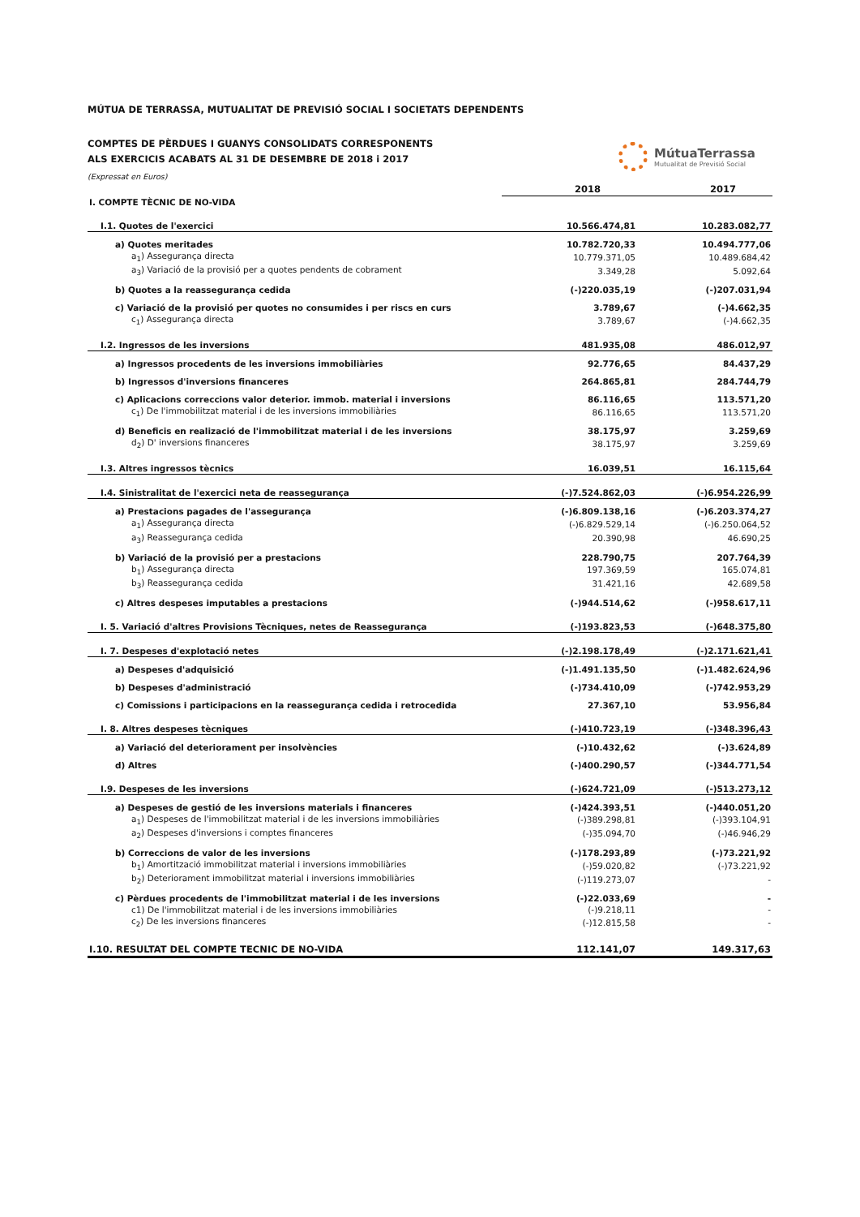MÚTUA DE TERRASSA, MUTUALITAT DE PREVISIÓ SOCIAL I SOCIETATS DEPENDENTS
COMPTES DE PÈRDUES I GUANYS CONSOLIDATS CORRESPONENTS
ALS EXERCICIS ACABATS AL 31 DE DESEMBRE DE 2018 i 2017
(Expressat en Euros)
MútuaTerrassa
Mutualitat de Previsió Social
| | | 2018 | 2017 |
| --- | --- | --- | --- |
| I. COMPTE TÈCNIC DE NO-VIDA | | | |
| I.1. Quotes de l'exercici | | 10.566.474,81 | 10.283.082,77 |
| a) Quotes meritades | | 10.782.720,33 | 10.494.777,06 |
| a<sub>1</sub>) Assegurança directa | | 10.779.371,05 | 10.489.684,42 |
| a<sub>3</sub>) Variació de la provisió per a quotes pendents de cobrament | | 3.349,28 | 5.092,64 |
| b) Quotes a la reassegurança cedida | | (-)220.035,19 | (-)207.031,94 |
| c) Variació de la provisió per quotes no consumides i per riscs en curs | | 3.789,67 | (-)4.662,35 |
| c<sub>1</sub>) Assegurança directa | | 3.789,67 | (-)4.662,35 |
| I.2. Ingressos de les inversions | | 481.935,08 | 486.012,97 |
| a) Ingressos procedents de les inversions immobiliàries | | 92.776,65 | 84.437,29 |
| b) Ingressos d'inversions financeres | | 264.865,81 | 284.744,79 |
| c) Aplicacions correccions valor deterior. immob. material i inversions | | 86.116,65 | 113.571,20 |
| c<sub>1</sub>) De l'immobilitzat material i de les inversions immobiliàries | | 86.116,65 | 113.571,20 |
| d) Beneficis en realizació de l'immobilitzat material i de les inversions | | 38.175,97 | 3.259,69 |
| d<sub>2</sub>) D' inversions financeres | | 38.175,97 | 3.259,69 |
| I.3. Altres ingressos tècnics | | 16.039,51 | 16.115,64 |
| I.4. Sinistralitat de l'exercici neta de reassegurança | | (-)7.524.862,03 | (-)6.954.226,99 |
| a) Prestacions pagades de l'assegurança | | (-)6.809.138,16 | (-)6.203.374,27 |
| a<sub>1</sub>) Assegurança directa | | (-)6.829.529,14 | (-)6.250.064,52 |
| a<sub>3</sub>) Reassegurança cedida | | 20.390,98 | 46.690,25 |
| b) Variació de la provisió per a prestacions | | 228.790,75 | 207.764,39 |
| b<sub>1</sub>) Assegurança directa | | 197.369,59 | 165.074,81 |
| b<sub>3</sub>) Reassegurança cedida | | 31.421,16 | 42.689,58 |
| c) Altres despeses imputables a prestacions | | (-)944.514,62 | (-)958.617,11 |
| I. 5. Variació d'altres Provisions Tècniques, netes de Reassegurança | | (-)193.823,53 | (-)648.375,80 |
| I. 7. Despeses d'explotació netes | | (-)2.198.178,49 | (-)2.171.621,41 |
| a) Despeses d'adquisició | | (-)1.491.135,50 | (-)1.482.624,96 |
| b) Despeses d'administració | | (-)734.410,09 | (-)742.953,29 |
| c) Comissions i participacions en la reassegurança cedida i retrocedida | | 27.367,10 | 53.956,84 |
| I. 8. Altres despeses tècniques | | (-)410.723,19 | (-)348.396,43 |
| a) Variació del deteriorament per insolvències | | (-)10.432,62 | (-)3.624,89 |
| d) Altres | | (-)400.290,57 | (-)344.771,54 |
| I.9. Despeses de les inversions | | (-)624.721,09 | (-)513.273,12 |
| a) Despeses de gestió de les inversions materials i financeres | | (-)424.393,51 | (-)440.051,20 |
| a<sub>1</sub>) Despeses de l'immobilitzat material i de les inversions immobiliàries | | (-)389.298,81 | (-)393.104,91 |
| a<sub>2</sub>) Despeses d'inversions i comptes financeres | | (-)35.094,70 | (-)46.946,29 |
| b) Correccions de valor de les inversions | | (-)178.293,89 | (-)73.221,92 |
| b<sub>1</sub>) Amortització immobilitzat material i inversions immobiliàries | | (-)59.020,82 | (-)73.221,92 |
| b<sub>2</sub>) Deteriorament immobilitzat material i inversions immobiliàries | | (-)119.273,07 | - |
| c) Pèrdues procedents de l'immobilitzat material i de les inversions | | (-)22.033,69 | - |
| c1) De l'immobilitzat material i de les inversions immobiliàries | | (-)9.218,11 | - |
| c<sub>2</sub>) De les inversions financeres | | (-)12.815,58 | - |
| I.10. RESULTAT DEL COMPTE TECNIC DE NO-VIDA | | 112.141,07 | 149.317,63 |